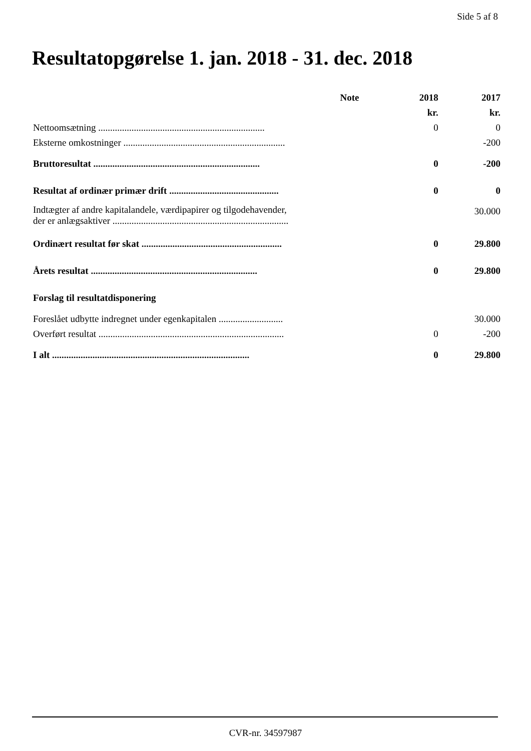Side 5 af 8
Resultatopgørelse 1. jan. 2018 - 31. dec. 2018
| | Note | 2018 | 2017 |
| --- | --- | --- | --- |
| | | kr. | kr. |
| Nettoomsætning ...................................................................... | | 0 | 0 |
| Eksterne omkostninger .................................................................... | | | -200 |
| Bruttoresultat ...................................................................... | | 0 | -200 |
| Resultat af ordinær primær drift .............................................. | | 0 | 0 |
| Indtægter af andre kapitalandele, værdipapirer og tilgodehavender, der er anlægsaktiver .......................................................................... | | | 30.000 |
| Ordinært resultat før skat ........................................................... | | 0 | 29.800 |
| Årets resultat ...................................................................... | | 0 | 29.800 |
| Forslag til resultatdisponering | | | |
| Foreslået udbytte indregnet under egenkapitalen ........................... | | | 30.000 |
| Overført resultat .............................................................................. | | 0 | -200 |
| I alt ................................................................................... | | 0 | 29.800 |
CVR-nr. 34597987